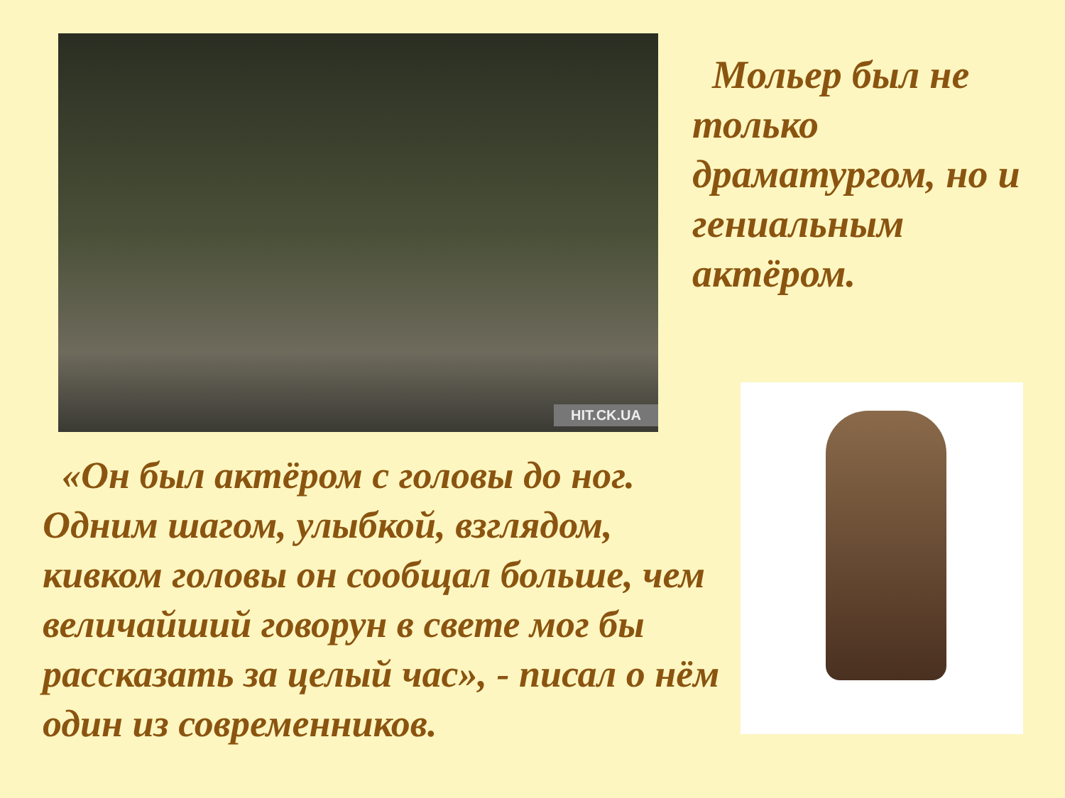HIT.CK.UA
Мольер был не только драматургом, но и гениальным актёром.
«Он был актёром с головы до ног. Одним шагом, улыбкой, взглядом, кивком головы он сообщал больше, чем величайший говорун в свете мог бы рассказать за целый час», - писал о нём один из современников.